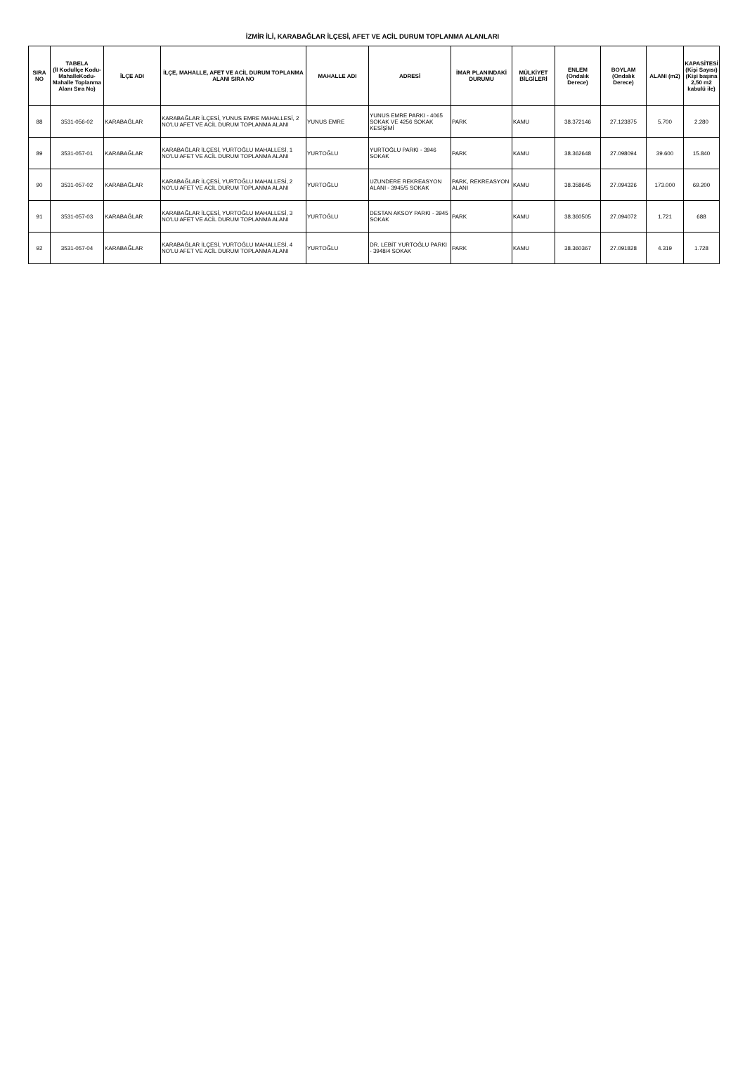İZMİR İLİ, KARABAĞLAR İLÇESİ, AFET VE ACİL DURUM TOPLANMA ALANLARI
| SIRA NO | TABELA (İl Koduİlçe Kodu-MahalleKodu-Mahalle Toplanma Alanı Sıra No) | İLÇE ADI | İLÇE, MAHALLE, AFET VE ACİL DURUM TOPLANMA ALANI SIRA NO | MAHALLE ADI | ADRESİ | İMAR PLANINDAKİ DURUMU | MÜLKİYET BİLGİLERİ | ENLEM (Ondalık Derece) | BOYLAM (Ondalık Derece) | ALANI (m2) | KAPASİTESİ (Kişi Sayısı) (Kişi başına 2,50 m2 kabulü ile) |
| --- | --- | --- | --- | --- | --- | --- | --- | --- | --- | --- | --- |
| 88 | 3531-056-02 | KARABAĞLAR | KARABAĞLAR İLÇESİ, YUNUS EMRE MAHALLESİ, 2 NO'LU AFET VE ACİL DURUM TOPLANMA ALANI | YUNUS EMRE | YUNUS EMRE PARKI - 4065 SOKAK VE 4256 SOKAK KESİŞİMİ | PARK | KAMU | 38.372146 | 27.123875 | 5.700 | 2.280 |
| 89 | 3531-057-01 | KARABAĞLAR | KARABAĞLAR İLÇESİ, YURTOĞLU MAHALLESİ, 1 NO'LU AFET VE ACİL DURUM TOPLANMA ALANI | YURTOĞLU | YURTOĞLU PARKI - 3946 SOKAK | PARK | KAMU | 38.362648 | 27.098094 | 39.600 | 15.840 |
| 90 | 3531-057-02 | KARABAĞLAR | KARABAĞLAR İLÇESİ, YURTOĞLU MAHALLESİ, 2 NO'LU AFET VE ACİL DURUM TOPLANMA ALANI | YURTOĞLU | UZUNDERE REKREASYON ALANI - 3945/5 SOKAK | PARK, REKREASYON ALANI | KAMU | 38.358645 | 27.094326 | 173.000 | 69.200 |
| 91 | 3531-057-03 | KARABAĞLAR | KARABAĞLAR İLÇESİ, YURTOĞLU MAHALLESİ, 3 NO'LU AFET VE ACİL DURUM TOPLANMA ALANI | YURTOĞLU | DESTAN AKSOY PARKI - 3945 SOKAK | PARK | KAMU | 38.360505 | 27.094072 | 1.721 | 688 |
| 92 | 3531-057-04 | KARABAĞLAR | KARABAĞLAR İLÇESİ, YURTOĞLU MAHALLESİ, 4 NO'LU AFET VE ACİL DURUM TOPLANMA ALANI | YURTOĞLU | DR. LEBİT YURTOĞLU PARKI - 3948/4 SOKAK | PARK | KAMU | 38.360367 | 27.091828 | 4.319 | 1.728 |